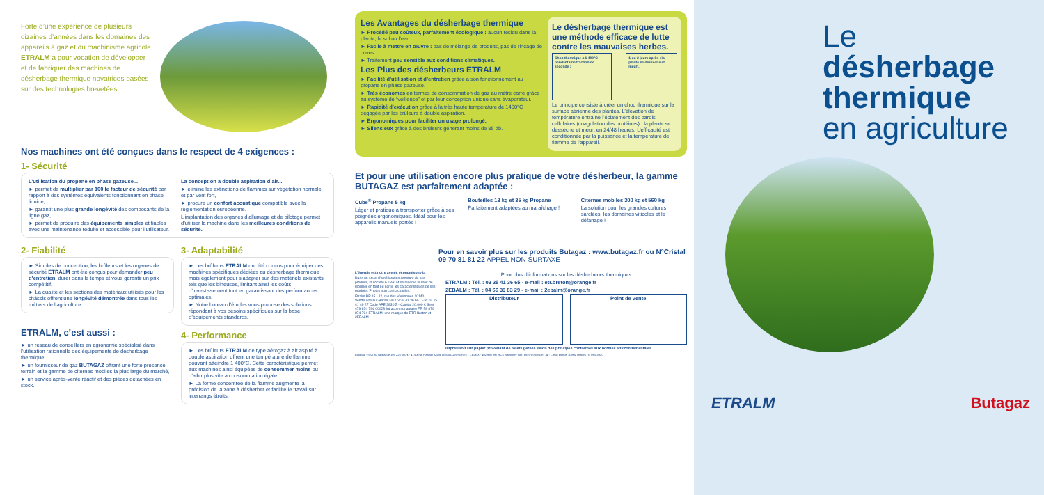Forte d’une expérience de plusieurs dizaines d’années dans les domaines des appareils à gaz et du machinisme agricole, ETRALM a pour vocation de développer et de fabriquer des machines de désherbage thermique novatrices basées sur des technologies brevetées.
Nos machines ont été conçues dans le respect de 4 exigences :
1- Sécurité
L’utilisation du propane en phase gazeuse...
► permet de multiplier par 100 le facteur de sécurité par rapport à des systèmes équivalents fonctionnant en phase liquide,
► garantit une plus grande longévité des composants de la ligne gaz,
► permet de produire des équipements simples et fiables avec une maintenance réduite et accessible pour l’utilisateur.
La conception à double aspiration d’air...
► élimine les extinctions de flammes sur végétation normale et par vent fort,
► procure un confort acoustique compatible avec la réglementation européenne.
L’implantation des organes d’allumage et de pilotage permet d’utiliser la machine dans les meilleures conditions de sécurité.
2- Fiabilité
► Simples de conception, les brûleurs et les organes de sécurité ETRALM ont été conçus pour demander peu d’entretien, durer dans le temps et vous garantir un prix compétitif.
► La qualité et les sections des matériaux utilisés pour les châssis offrent une longévité démontrée dans tous les métiers de l’agriculture.
ETRALM, c’est aussi :
► un réseau de conseillers en agronomie spécialisé dans l’utilisation rationnelle des équipements de désherbage thermique,
► un fournisseur de gaz BUTAGAZ offrant une forte présence terrain et la gamme de citernes mobiles la plus large du marché,
► un service après-vente réactif et des pièces détachées en stock.
3- Adaptabilité
► Les brûleurs ETRALM ont été conçus pour équiper des machines spécifiques dédiées au désherbage thermique mais également pour s’adapter sur des matériels existants tels que les bineuses, limitant ainsi les coûts d’investissement tout en garantissant des performances optimales.
► Notre bureau d’études vous propose des solutions répondant à vos besoins spécifiques sur la base d’équipements standards.
4- Performance
► Les brûleurs ETRALM de type aérogaz à air aspiré à double aspiration offrent une température de flamme pouvant atteindre 1 400°C. Cette caractéristique permet aux machines ainsi équipées de consommer moins ou d’aller plus vite à consommation égale.
► La forme concentrée de la flamme augmente la précision de la zone à désherber et facilite le travail sur interrangs étroits.
Les Avantages du désherbage thermique
► Procédé peu coûteux, parfaitement écologique : aucun résidu dans la plante, le sol ou l’eau.
► Facile à mettre en œuvre : pas de mélange de produits, pas de rinçage de cuves.
► Traitement peu sensible aux conditions climatiques.
Les Plus des désherbeurs ETRALM
► Facilité d’utilisation et d’entretien grâce à son fonctionnement au propane en phase gazeuse.
► Très économes en termes de consommation de gaz au mètre carré grâce au système de “veilleuse” et par leur conception unique sans évaporateur.
► Rapidité d’exécution grâce à la très haute température de 1400°C dégagée par les brûleurs à double aspiration.
► Ergonomiques pour faciliter un usage prolongé.
► Silencieux grâce à des brûleurs générant moins de 85 db.
Le désherbage thermique est une méthode efficace de lutte contre les mauvaises herbes.
Choc thermique à 1 400°C pendant une fraction de seconde :
1 ou 2 jours après : la plante se dessèche et meurt.
Le principe consiste à créer un choc thermique sur la surface aérienne des plantes. L’élévation de température entraîne l’éclatement des parois cellulaires (coagulation des protéines) : la plante se dessèche et meurt en 24/48 heures. L’efficacité est conditionnée par la puissance et la température de flamme de l’appareil.
Et pour une utilisation encore plus pratique de votre désherbeur, la gamme BUTAGAZ est parfaitement adaptée :
Cube<sup>®</sup> Propane 5 kg
Léger et pratique à transporter grâce à ses poignées ergonomiques. Idéal pour les appareils manuels portés !
Bouteilles 13 kg et 35 kg Propane
Parfaitement adaptées au maraîchage !
Citernes mobiles 300 kg et 560 kg
La solution pour les grandes cultures sarclées, les domaines viticoles et le défanage !
Pour en savoir plus sur les produits Butagaz : www.butagaz.fr ou N°Cristal 09 70 81 81 22 APPEL NON SURTAXE
L’énergie est notre avenir, économisons-la !
Dans un souci d’amélioration constant de ses produits, la société ETRALM se réserve le droit de modifier en tout ou partie les caractéristiques de ses produits. Photos non contractuelles.
Etralm BP 15 - 12, rue des Varennnes 10140 Vendeuvre-sur-Barse Tél. 03 25 41 36 65 - Fax 03 25 41 49 27 Code APE 2830 Z - Capital 20.000 € Siret 479 874 794 00023 Intracommunautaire FR 58 479 874 794 ETRALM, une marque de ETR Breton et 2EBALM
Pour plus d’informations sur les désherbeurs thermiques
ETRALM : Tél. : 03 25 41 36 65 - e-mail : etr.breton@orange.fr
2EBALM : Tél. : 04 66 39 83 29 - e-mail : 2ebalm@orange.fr
Distributeur Point de vente
Impression sur papier provenant de forêts gérées selon des principes conformes aux normes environnementales.
Butagaz - SAS au capital de 195 225 000 € - 47/53 rue Raspail 92594 LEVALLOIS-PERRET CEDEX - 402 960 397 RCS Nanterre - Réf. DESHERBAGRI 14 - Crédit photos : Getty Images - ETRALMO.
Le
désherbage
thermique
en agriculture
ETRALM Butagaz